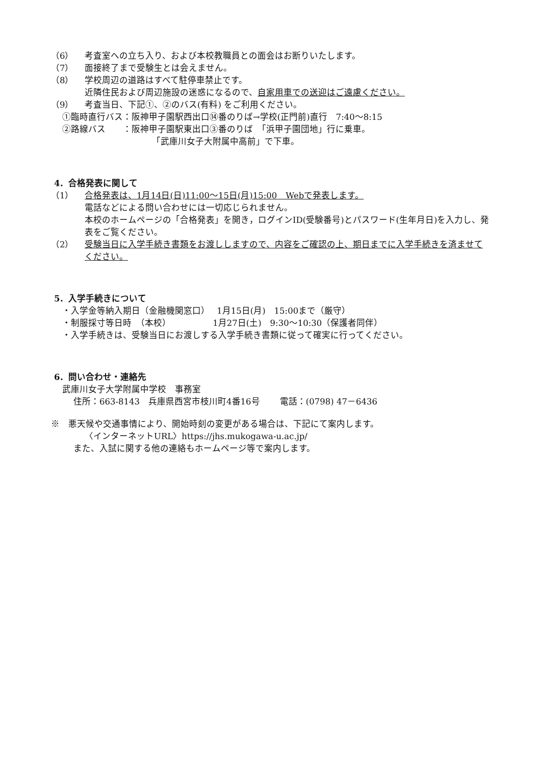（6） 考査室への立ち入り、および本校教職員との面会はお断りいたします。
（7） 面接終了まで受験生とは会えません。
（8） 学校周辺の道路はすべて駐停車禁止です。
近隣住民および周辺施設の迷惑になるので、自家用車での送迎はご遠慮ください。
（9） 考査当日、下記①、②のバス(有料) をご利用ください。
①臨時直行バス：阪神甲子園駅西出口⑭番のりば→学校(正門前)直行　7:40～8:15
②路線バス　　：阪神甲子園駅東出口③番のりば　「浜甲子園団地」行に乗車。
「武庫川女子大附属中高前」で下車。
4．合格発表に関して
（1） 合格発表は、1月14日(日)11:00～15日(月)15:00　Webで発表します。
電話などによる問い合わせには一切応じられません。
本校のホームページの「合格発表」を開き，ログインID(受験番号)とパスワード(生年月日)を入力し、発表をご覧ください。
（2） 受験当日に入学手続き書類をお渡ししますので、内容をご確認の上、期日までに入学手続きを済ませてください。
5．入学手続きについて
・入学金等納入期日（金融機関窓口）　 1月15日(月)　15:00まで（厳守）
・制服採寸等日時　（本校）　　　　　 1月27日(土)　9:30～10:30（保護者同伴）
・入学手続きは、受験当日にお渡しする入学手続き書類に従って確実に行ってください。
6．問い合わせ・連絡先
武庫川女子大学附属中学校　事務室
住所：663-8143　兵庫県西宮市枝川町4番16号　　 電話：(0798) 47－6436
※　悪天候や交通事情により、開始時刻の変更がある場合は、下記にて案内します。
〈インターネットURL〉https://jhs.mukogawa-u.ac.jp/
また、入試に関する他の連絡もホームページ等で案内します。